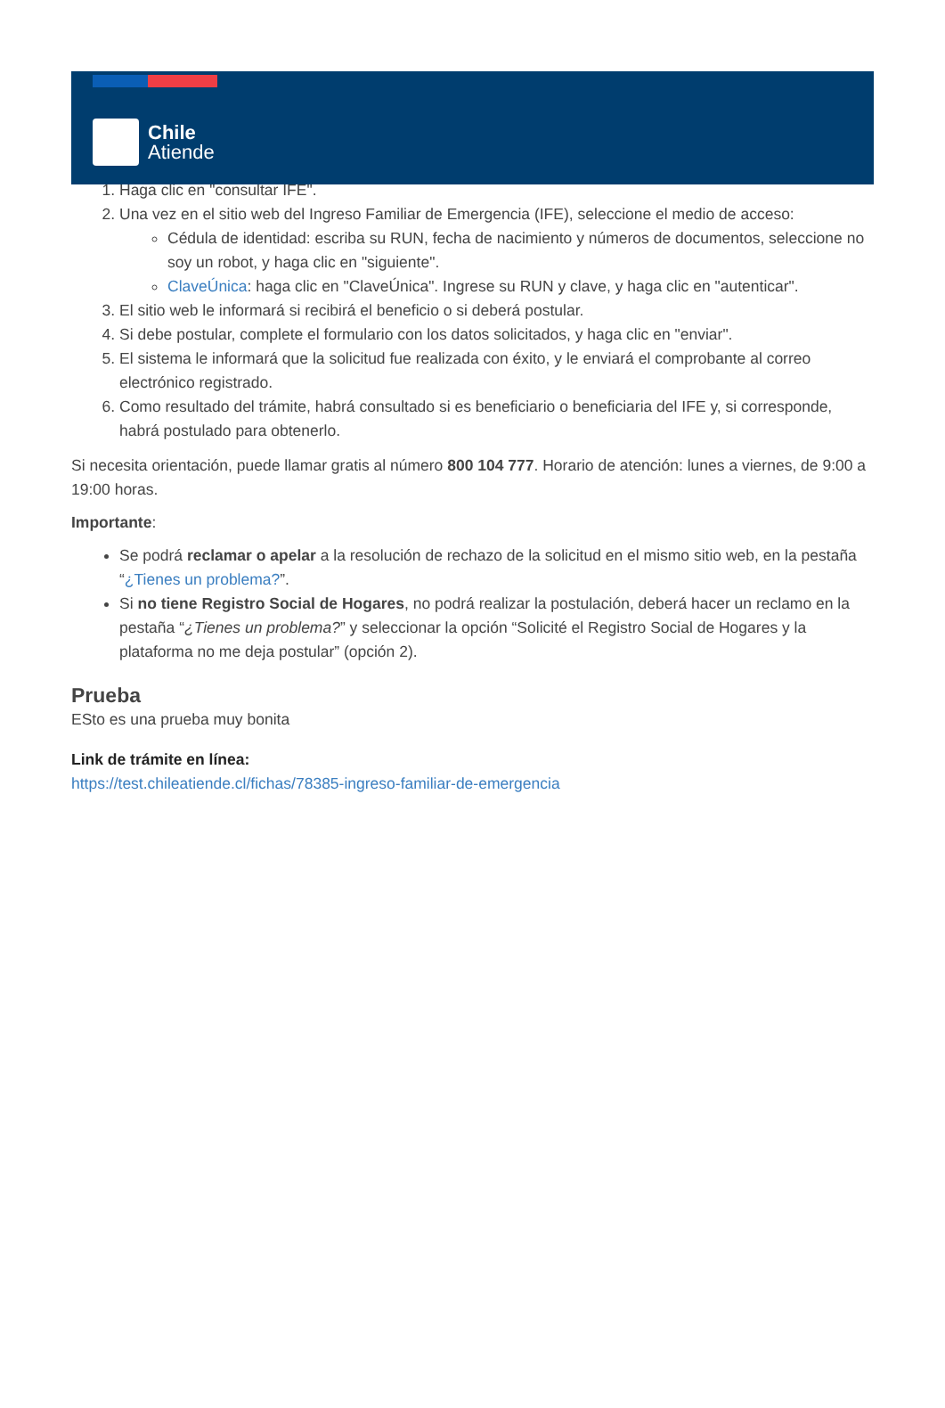Chile
Atiende
1. Haga clic en "consultar IFE".
2. Una vez en el sitio web del Ingreso Familiar de Emergencia (IFE), seleccione el medio de acceso:
Cédula de identidad: escriba su RUN, fecha de nacimiento y números de documentos, seleccione no soy un robot, y haga clic en "siguiente".
ClaveÚnica: haga clic en "ClaveÚnica". Ingrese su RUN y clave, y haga clic en "autenticar".
3. El sitio web le informará si recibirá el beneficio o si deberá postular.
4. Si debe postular, complete el formulario con los datos solicitados, y haga clic en "enviar".
5. El sistema le informará que la solicitud fue realizada con éxito, y le enviará el comprobante al correo electrónico registrado.
6. Como resultado del trámite, habrá consultado si es beneficiario o beneficiaria del IFE y, si corresponde, habrá postulado para obtenerlo.
Si necesita orientación, puede llamar gratis al número 800 104 777. Horario de atención: lunes a viernes, de 9:00 a 19:00 horas.
Importante:
Se podrá reclamar o apelar a la resolución de rechazo de la solicitud en el mismo sitio web, en la pestaña “¿Tienes un problema?”.
Si no tiene Registro Social de Hogares, no podrá realizar la postulación, deberá hacer un reclamo en la pestaña “¿Tienes un problema?” y seleccionar la opción “Solicité el Registro Social de Hogares y la plataforma no me deja postular” (opción 2).
Prueba
ESto es una prueba muy bonita
Link de trámite en línea:
https://test.chileatiende.cl/fichas/78385-ingreso-familiar-de-emergencia